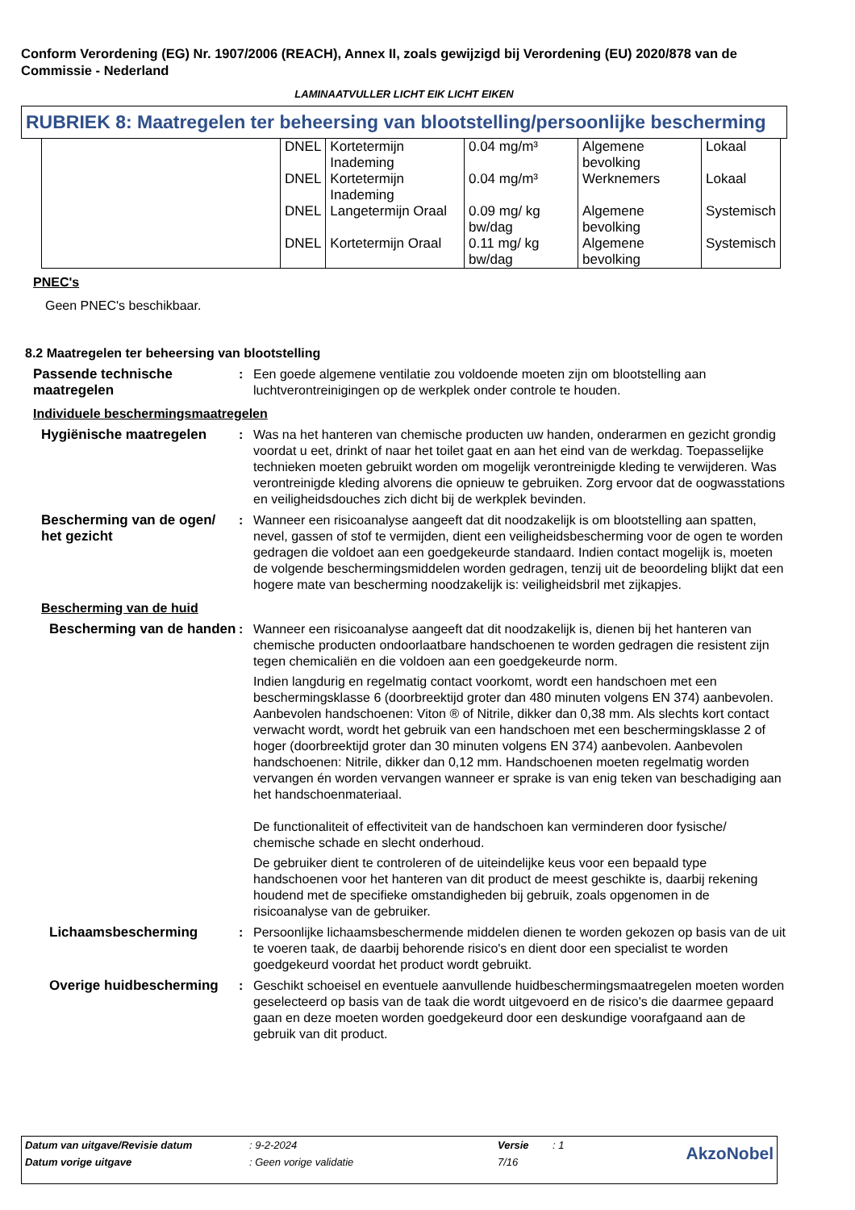Conform Verordening (EG) Nr. 1907/2006 (REACH), Annex II, zoals gewijzigd bij Verordening (EU) 2020/878 van de Commissie - Nederland
LAMINAATVULLER LICHT EIK LICHT EIKEN
RUBRIEK 8: Maatregelen ter beheersing van blootstelling/persoonlijke bescherming
| | DNEL | Kortetermijn Inademing | 0.04 mg/m³ | Algemene bevolking | Lokaal |
| | DNEL | Kortetermijn Inademing | 0.04 mg/m³ | Werknemers | Lokaal |
| | DNEL | Langetermijn Oraal | 0.09 mg/ kg bw/dag | Algemene bevolking | Systemisch |
| | DNEL | Kortetermijn Oraal | 0.11 mg/ kg bw/dag | Algemene bevolking | Systemisch |
PNEC's
Geen PNEC's beschikbaar.
8.2 Maatregelen ter beheersing van blootstelling
Passende technische maatregelen
: Een goede algemene ventilatie zou voldoende moeten zijn om blootstelling aan luchtverontreinigingen op de werkplek onder controle te houden.
Individuele beschermingsmaatregelen
Hygiënische maatregelen : Was na het hanteren van chemische producten uw handen, onderarmen en gezicht grondig voordat u eet, drinkt of naar het toilet gaat en aan het eind van de werkdag. Toepasselijke technieken moeten gebruikt worden om mogelijk verontreinigde kleding te verwijderen. Was verontreinigde kleding alvorens die opnieuw te gebruiken. Zorg ervoor dat de oogwasstations en veiligheidsdouches zich dicht bij de werkplek bevinden.
Bescherming van de ogen/ het gezicht
: Wanneer een risicoanalyse aangeeft dat dit noodzakelijk is om blootstelling aan spatten, nevel, gassen of stof te vermijden, dient een veiligheidsbescherming voor de ogen te worden gedragen die voldoet aan een goedgekeurde standaard. Indien contact mogelijk is, moeten de volgende beschermingsmiddelen worden gedragen, tenzij uit de beoordeling blijkt dat een hogere mate van bescherming noodzakelijk is: veiligheidsbril met zijkapjes.
Bescherming van de huid
Bescherming van de handen
: Wanneer een risicoanalyse aangeeft dat dit noodzakelijk is, dienen bij het hanteren van chemische producten ondoorlaatbare handschoenen te worden gedragen die resistent zijn tegen chemicaliën en die voldoen aan een goedgekeurde norm.
Indien langdurig en regelmatig contact voorkomt, wordt een handschoen met een beschermingsklasse 6 (doorbreektijd groter dan 480 minuten volgens EN 374) aanbevolen. Aanbevolen handschoenen: Viton ® of Nitrile, dikker dan 0,38 mm. Als slechts kort contact verwacht wordt, wordt het gebruik van een handschoen met een beschermingsklasse 2 of hoger (doorbreektijd groter dan 30 minuten volgens EN 374) aanbevolen. Aanbevolen handschoenen: Nitrile, dikker dan 0,12 mm. Handschoenen moeten regelmatig worden vervangen én worden vervangen wanneer er sprake is van enig teken van beschadiging aan het handschoenmateriaal.
De functionaliteit of effectiviteit van de handschoen kan verminderen door fysische/ chemische schade en slecht onderhoud.
De gebruiker dient te controleren of de uiteindelijke keus voor een bepaald type handschoenen voor het hanteren van dit product de meest geschikte is, daarbij rekening houdend met de specifieke omstandigheden bij gebruik, zoals opgenomen in de risicoanalyse van de gebruiker.
Lichaamsbescherming : Persoonlijke lichaamsbeschermende middelen dienen te worden gekozen op basis van de uit te voeren taak, de daarbij behorende risico's en dient door een specialist te worden goedgekeurd voordat het product wordt gebruikt.
Overige huidbescherming : Geschikt schoeisel en eventuele aanvullende huidbeschermingsmaatregelen moeten worden geselecteerd op basis van de taak die wordt uitgevoerd en de risico's die daarmee gepaard gaan en deze moeten worden goedgekeurd door een deskundige voorafgaand aan de gebruik van dit product.
| Datum van uitgave/Revisie datum | : 9-2-2024 | Versie | : 1 | AkzoNobel |
| Datum vorige uitgave | : Geen vorige validatie | 7/16 | | |